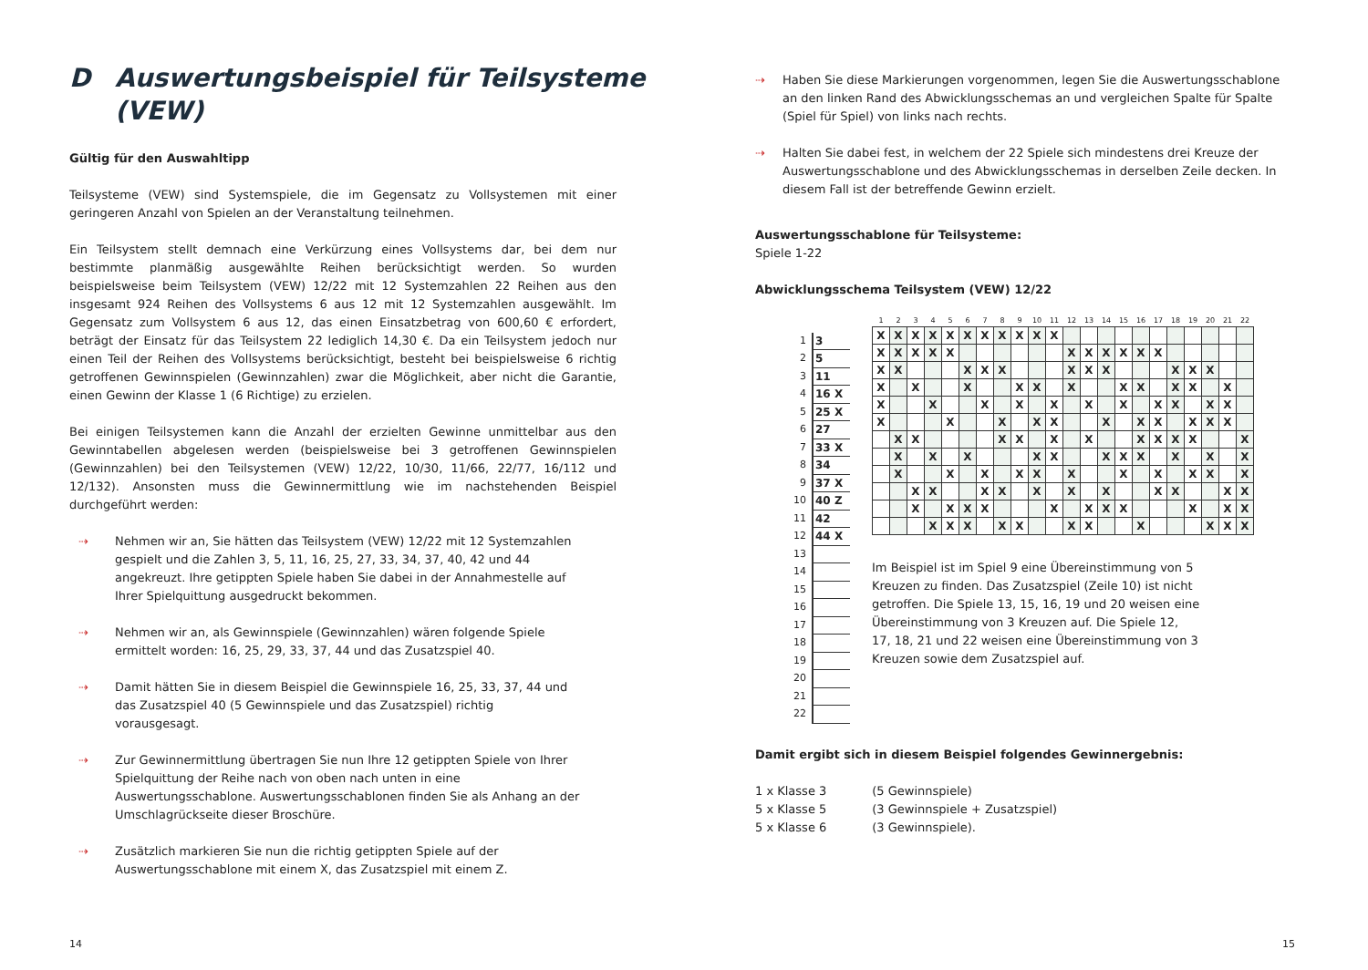D Auswertungsbeispiel für Teilsysteme
(VEW)
Gültig für den Auswahltipp
Teilsysteme (VEW) sind Systemspiele, die im Gegensatz zu Vollsystemen mit einer geringeren Anzahl von Spielen an der Veranstaltung teilnehmen.
Ein Teilsystem stellt demnach eine Verkürzung eines Vollsystems dar, bei dem nur bestimmte planmäßig ausgewählte Reihen berücksichtigt werden. So wurden beispielsweise beim Teilsystem (VEW) 12/22 mit 12 Systemzahlen 22 Reihen aus den insgesamt 924 Reihen des Vollsystems 6 aus 12 mit 12 Systemzahlen ausgewählt. Im Gegensatz zum Vollsystem 6 aus 12, das einen Einsatzbetrag von 600,60 € erfordert, beträgt der Einsatz für das Teilsystem 22 lediglich 14,30 €. Da ein Teilsystem jedoch nur einen Teil der Reihen des Vollsystems berücksichtigt, besteht bei beispielsweise 6 richtig getroffenen Gewinnspielen (Gewinnzahlen) zwar die Möglichkeit, aber nicht die Garantie, einen Gewinn der Klasse 1 (6 Richtige) zu erzielen.
Bei einigen Teilsystemen kann die Anzahl der erzielten Gewinne unmittelbar aus den Gewinntabellen abgelesen werden (beispielsweise bei 3 getroffenen Gewinnspielen (Gewinnzahlen) bei den Teilsystemen (VEW) 12/22, 10/30, 11/66, 22/77, 16/112 und 12/132). Ansonsten muss die Gewinnermittlung wie im nachstehenden Beispiel durchgeführt werden:
⇢ Nehmen wir an, Sie hätten das Teilsystem (VEW) 12/22 mit 12 Systemzahlen gespielt und die Zahlen 3, 5, 11, 16, 25, 27, 33, 34, 37, 40, 42 und 44 angekreuzt. Ihre getippten Spiele haben Sie dabei in der Annahmestelle auf Ihrer Spielquittung ausgedruckt bekommen.
⇢ Nehmen wir an, als Gewinnspiele (Gewinnzahlen) wären folgende Spiele ermittelt worden: 16, 25, 29, 33, 37, 44 und das Zusatzspiel 40.
⇢ Damit hätten Sie in diesem Beispiel die Gewinnspiele 16, 25, 33, 37, 44 und das Zusatzspiel 40 (5 Gewinnspiele und das Zusatzspiel) richtig vorausgesagt.
⇢ Zur Gewinnermittlung übertragen Sie nun Ihre 12 getippten Spiele von Ihrer Spielquittung der Reihe nach von oben nach unten in eine Auswertungsschablone. Auswertungsschablonen finden Sie als Anhang an der Umschlagrückseite dieser Broschüre.
⇢ Zusätzlich markieren Sie nun die richtig getippten Spiele auf der Auswertungsschablone mit einem X, das Zusatzspiel mit einem Z.
14
⇢ Haben Sie diese Markierungen vorgenommen, legen Sie die Auswertungsschablone an den linken Rand des Abwicklungsschemas an und vergleichen Spalte für Spalte (Spiel für Spiel) von links nach rechts.
⇢ Halten Sie dabei fest, in welchem der 22 Spiele sich mindestens drei Kreuze der Auswertungsschablone und des Abwicklungsschemas in derselben Zeile decken. In diesem Fall ist der betreffende Gewinn erzielt.
Auswertungsschablone für Teilsysteme:
Spiele 1-22
Abwicklungsschema Teilsystem (VEW) 12/22
| 1 | 3 |
| 2 | 5 |
| 3 | 11 |
| 4 | 16 X |
| 5 | 25 X |
| 6 | 27 |
| 7 | 33 X |
| 8 | 34 |
| 9 | 37 X |
| 10 | 40 Z |
| 11 | 42 |
| 12 | 44 X |
| 13 | |
| 14 | |
| 15 | |
| 16 | |
| 17 | |
| 18 | |
| 19 | |
| 20 | |
| 21 | |
| 22 | |
| 1 | 2 | 3 | 4 | 5 | 6 | 7 | 8 | 9 | 10 | 11 | 12 | 13 | 14 | 15 | 16 | 17 | 18 | 19 | 20 | 21 | 22 |
| --- | --- | --- | --- | --- | --- | --- | --- | --- | --- | --- | --- | --- | --- | --- | --- | --- | --- | --- | --- | --- | --- |
| X | X | X | X | X | X | X | X | X | X | X | | | | | | | | | | | |
| X | X | X | X | X | | | | | | | X | X | X | X | X | X | | | | | |
| X | X | | | | X | X | X | | | | X | X | X | | | | X | X | X | | |
| X | | X | | | X | | | X | X | | X | | | X | X | | X | X | | X | |
| X | | | X | | | X | | X | | X | | X | | X | | X | X | | X | X | |
| X | | | | X | | | X | | X | X | | | X | | X | X | | X | X | X | |
| | X | X | | | | | X | X | | X | | X | | | X | X | X | X | | | X |
| | X | | X | | X | | | | X | X | | | X | X | X | | X | | X | | X |
| | X | | | X | | X | | X | X | | X | | | X | | X | | X | X | | X |
| | | X | X | | | X | X | | X | | X | | X | | | X | X | | | X | X |
| | | X | | X | X | X | | | | X | | X | X | X | | | | X | | X | X |
| | | | X | X | X | | X | X | | | X | X | | | X | | | | X | X | X |
Im Beispiel ist im Spiel 9 eine Übereinstimmung von 5 Kreuzen zu finden. Das Zusatzspiel (Zeile 10) ist nicht getroffen. Die Spiele 13, 15, 16, 19 und 20 weisen eine Übereinstimmung von 3 Kreuzen auf. Die Spiele 12, 17, 18, 21 und 22 weisen eine Übereinstimmung von 3 Kreuzen sowie dem Zusatzspiel auf.
Damit ergibt sich in diesem Beispiel folgendes Gewinnergebnis:
| 1 x Klasse 3 | (5 Gewinnspiele) |
| 5 x Klasse 5 | (3 Gewinnspiele + Zusatzspiel) |
| 5 x Klasse 6 | (3 Gewinnspiele). |
15